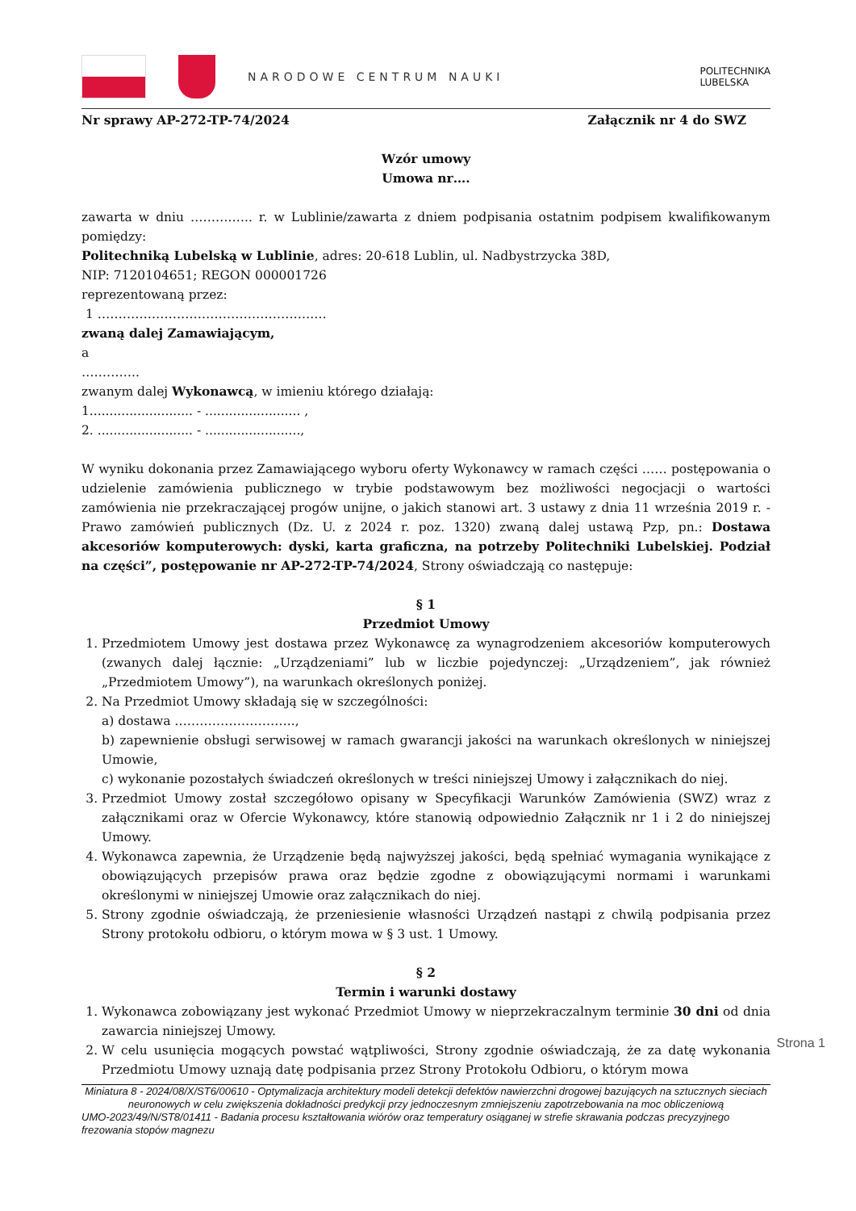NARODOWE CENTRUM NAUKI
POLITECHNIKA
LUBELSKA
Nr sprawy AP-272-TP-74/2024 Załącznik nr 4 do SWZ
Wzór umowy
Umowa nr….
zawarta w dniu ……….….. r. w Lublinie/zawarta z dniem podpisania ostatnim podpisem kwalifikowanym pomiędzy:
Politechniką Lubelską w Lublinie, adres: 20-618 Lublin, ul. Nadbystrzycka 38D,
NIP: 7120104651; REGON 000001726
reprezentowaną przez:
1 …………………………………………….…
zwaną dalej Zamawiającym,
a
…………..
zwanym dalej Wykonawcą, w imieniu którego działają:
1.......................... - ........................ ,
2. ........................ - ........................,
W wyniku dokonania przez Zamawiającego wyboru oferty Wykonawcy w ramach części …… postępowania o udzielenie zamówienia publicznego w trybie podstawowym bez możliwości negocjacji o wartości zamówienia nie przekraczającej progów unijne, o jakich stanowi art. 3 ustawy z dnia 11 września 2019 r. - Prawo zamówień publicznych (Dz. U. z 2024 r. poz. 1320) zwaną dalej ustawą Pzp, pn.: Dostawa akcesoriów komputerowych: dyski, karta graficzna, na potrzeby Politechniki Lubelskiej. Podział na części”, postępowanie nr AP-272-TP-74/2024, Strony oświadczają co następuje:
§ 1
Przedmiot Umowy
1. Przedmiotem Umowy jest dostawa przez Wykonawcę za wynagrodzeniem akcesoriów komputerowych (zwanych dalej łącznie: „Urządzeniami” lub w liczbie pojedynczej: „Urządzeniem”, jak również „Przedmiotem Umowy”), na warunkach określonych poniżej.
2. Na Przedmiot Umowy składają się w szczególności:
a) dostawa ………………………..,
b) zapewnienie obsługi serwisowej w ramach gwarancji jakości na warunkach określonych w niniejszej Umowie,
c) wykonanie pozostałych świadczeń określonych w treści niniejszej Umowy i załącznikach do niej.
3. Przedmiot Umowy został szczegółowo opisany w Specyfikacji Warunków Zamówienia (SWZ) wraz z załącznikami oraz w Ofercie Wykonawcy, które stanowią odpowiednio Załącznik nr 1 i 2 do niniejszej Umowy.
4. Wykonawca zapewnia, że Urządzenie będą najwyższej jakości, będą spełniać wymagania wynikające z obowiązujących przepisów prawa oraz będzie zgodne z obowiązującymi normami i warunkami określonymi w niniejszej Umowie oraz załącznikach do niej.
5. Strony zgodnie oświadczają, że przeniesienie własności Urządzeń nastąpi z chwilą podpisania przez Strony protokołu odbioru, o którym mowa w § 3 ust. 1 Umowy.
§ 2
Termin i warunki dostawy
1. Wykonawca zobowiązany jest wykonać Przedmiot Umowy w nieprzekraczalnym terminie 30 dni od dnia zawarcia niniejszej Umowy.
2. W celu usunięcia mogących powstać wątpliwości, Strony zgodnie oświadczają, że za datę wykonania Przedmiotu Umowy uznają datę podpisania przez Strony Protokołu Odbioru, o którym mowa
Miniatura 8 - 2024/08/X/ST6/00610 - Optymalizacja architektury modeli detekcji defektów nawierzchni drogowej bazujących na sztucznych sieciach neuronowych w celu zwiększenia dokładności predykcji przy jednoczesnym zmniejszeniu zapotrzebowania na moc obliczeniową
UMO-2023/49/N/ST8/01411 - Badania procesu kształtowania wiórów oraz temperatury osiąganej w strefie skrawania podczas precyzyjnego frezowania stopów magnezu
Strona 1